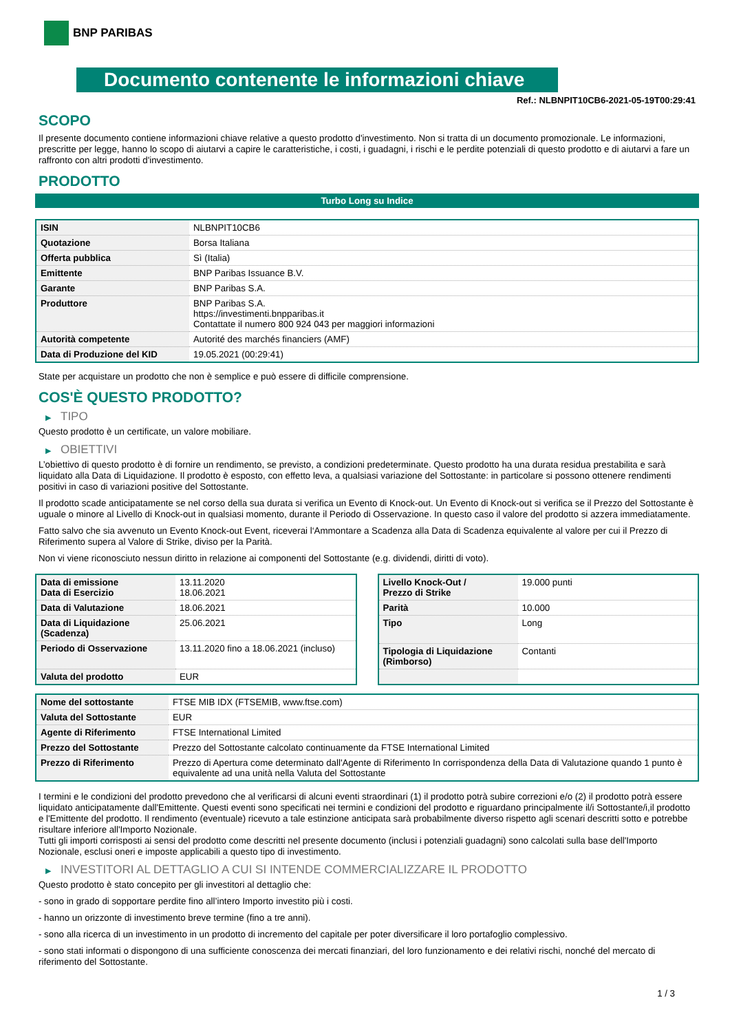BNP PARIBAS
Documento contenente le informazioni chiave
Ref.: NLBNPIT10CB6-2021-05-19T00:29:41
SCOPO
Il presente documento contiene informazioni chiave relative a questo prodotto d'investimento. Non si tratta di un documento promozionale. Le informazioni, prescritte per legge, hanno lo scopo di aiutarvi a capire le caratteristiche, i costi, i guadagni, i rischi e le perdite potenziali di questo prodotto e di aiutarvi a fare un raffronto con altri prodotti d'investimento.
PRODOTTO
Turbo Long su Indice
| ISIN | NLBNPIT10CB6 |
| Quotazione | Borsa Italiana |
| Offerta pubblica | Sì (Italia) |
| Emittente | BNP Paribas Issuance B.V. |
| Garante | BNP Paribas S.A. |
| Produttore | BNP Paribas S.A. https://investimenti.bnpparibas.it Contattate il numero 800 924 043 per maggiori informazioni |
| Autorità competente | Autorité des marchés financiers (AMF) |
| Data di Produzione del KID | 19.05.2021 (00:29:41) |
State per acquistare un prodotto che non è semplice e può essere di difficile comprensione.
COS'È QUESTO PRODOTTO?
▶ TIPO
Questo prodotto è un certificate, un valore mobiliare.
▶ OBIETTIVI
L’obiettivo di questo prodotto è di fornire un rendimento, se previsto, a condizioni predeterminate. Questo prodotto ha una durata residua prestabilita e sarà liquidato alla Data di Liquidazione. Il prodotto è esposto, con effetto leva, a qualsiasi variazione del Sottostante: in particolare si possono ottenere rendimenti positivi in caso di variazioni positive del Sottostante.
Il prodotto scade anticipatamente se nel corso della sua durata si verifica un Evento di Knock-out. Un Evento di Knock-out si verifica se il Prezzo del Sottostante è uguale o minore al Livello di Knock-out in qualsiasi momento, durante il Periodo di Osservazione. In questo caso il valore del prodotto si azzera immediatamente.
Fatto salvo che sia avvenuto un Evento Knock-out Event, riceverai l‘Ammontare a Scadenza alla Data di Scadenza equivalente al valore per cui il Prezzo di Riferimento supera al Valore di Strike, diviso per la Parità.
Non vi viene riconosciuto nessun diritto in relazione ai componenti del Sottostante (e.g. dividendi, diritti di voto).
| Data di emissione Data di Esercizio | 13.11.2020 18.06.2021 |
| Data di Valutazione | 18.06.2021 |
| Data di Liquidazione (Scadenza) | 25.06.2021 |
| Periodo di Osservazione | 13.11.2020 fino a 18.06.2021 (incluso) |
| Valuta del prodotto | EUR |
| Livello Knock-Out / Prezzo di Strike | 19.000 punti |
| Parità | 10.000 |
| Tipo | Long |
| Tipologia di Liquidazione (Rimborso) | Contanti |
| Nome del sottostante | FTSE MIB IDX (FTSEMIB, www.ftse.com) |
| Valuta del Sottostante | EUR |
| Agente di Riferimento | FTSE International Limited |
| Prezzo del Sottostante | Prezzo del Sottostante calcolato continuamente da FTSE International Limited |
| Prezzo di Riferimento | Prezzo di Apertura come determinato dall'Agente di Riferimento In corrispondenza della Data di Valutazione quando 1 punto è equivalente ad una unità nella Valuta del Sottostante |
I termini e le condizioni del prodotto prevedono che al verificarsi di alcuni eventi straordinari (1) il prodotto potrà subire correzioni e/o (2) il prodotto potrà essere liquidato anticipatamente dall'Emittente. Questi eventi sono specificati nei termini e condizioni del prodotto e riguardano principalmente il/i Sottostante/i,il prodotto e l'Emittente del prodotto. Il rendimento (eventuale) ricevuto a tale estinzione anticipata sarà probabilmente diverso rispetto agli scenari descritti sotto e potrebbe risultare inferiore all'Importo Nozionale.
Tutti gli importi corrisposti ai sensi del prodotto come descritti nel presente documento (inclusi i potenziali guadagni) sono calcolati sulla base dell'Importo Nozionale, esclusi oneri e imposte applicabili a questo tipo di investimento.
▶ INVESTITORI AL DETTAGLIO A CUI SI INTENDE COMMERCIALIZZARE IL PRODOTTO
Questo prodotto è stato concepito per gli investitori al dettaglio che:
- sono in grado di sopportare perdite fino all’intero Importo investito più i costi.
- hanno un orizzonte di investimento breve termine (fino a tre anni).
- sono alla ricerca di un investimento in un prodotto di incremento del capitale per poter diversificare il loro portafoglio complessivo.
- sono stati informati o dispongono di una sufficiente conoscenza dei mercati finanziari, del loro funzionamento e dei relativi rischi, nonché del mercato di riferimento del Sottostante.
1 / 3